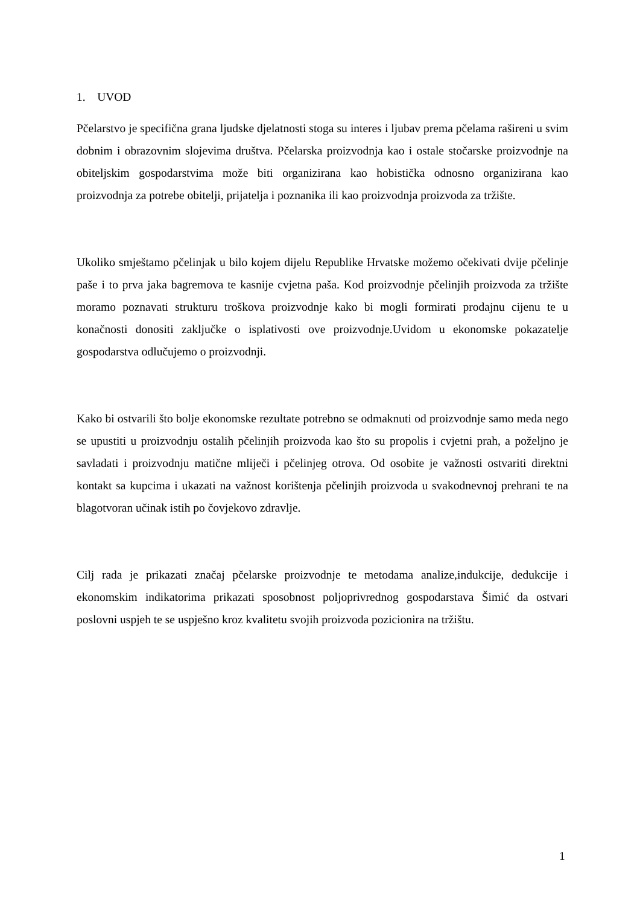1. UVOD
Pčelarstvo je specifična grana ljudske djelatnosti stoga su interes i ljubav prema pčelama rašireni u svim dobnim i obrazovnim slojevima društva. Pčelarska proizvodnja kao i ostale stočarske proizvodnje na obiteljskim gospodarstvima može biti organizirana kao hobistička odnosno organizirana kao proizvodnja za potrebe obitelji, prijatelja i poznanika ili kao proizvodnja proizvoda za tržište.
Ukoliko smještamo pčelinjak u bilo kojem dijelu Republike Hrvatske možemo očekivati dvije pčelinje paše i to prva jaka bagremova te kasnije cvjetna paša. Kod proizvodnje pčelinjih proizvoda za tržište moramo poznavati strukturu troškova proizvodnje kako bi mogli formirati prodajnu cijenu te u konačnosti donositi zaključke o isplativosti ove proizvodnje.Uvidom u ekonomske pokazatelje gospodarstva odlučujemo o proizvodnji.
Kako bi ostvarili što bolje ekonomske rezultate potrebno se odmaknuti od proizvodnje samo meda nego se upustiti u proizvodnju ostalih pčelinjih proizvoda kao što su propolis i cvjetni prah, a poželjno je savladati i proizvodnju matične mliječi i pčelinjeg otrova. Od osobite je važnosti ostvariti direktni kontakt sa kupcima i ukazati na važnost korištenja pčelinjih proizvoda u svakodnevnoj prehrani te na blagotvoran učinak istih po čovjekovo zdravlje.
Cilj rada je prikazati značaj pčelarske proizvodnje te metodama analize,indukcije, dedukcije i ekonomskim indikatorima prikazati sposobnost poljoprivrednog gospodarstava Šimić da ostvari poslovni uspjeh te se uspješno kroz kvalitetu svojih proizvoda pozicionira na tržištu.
1